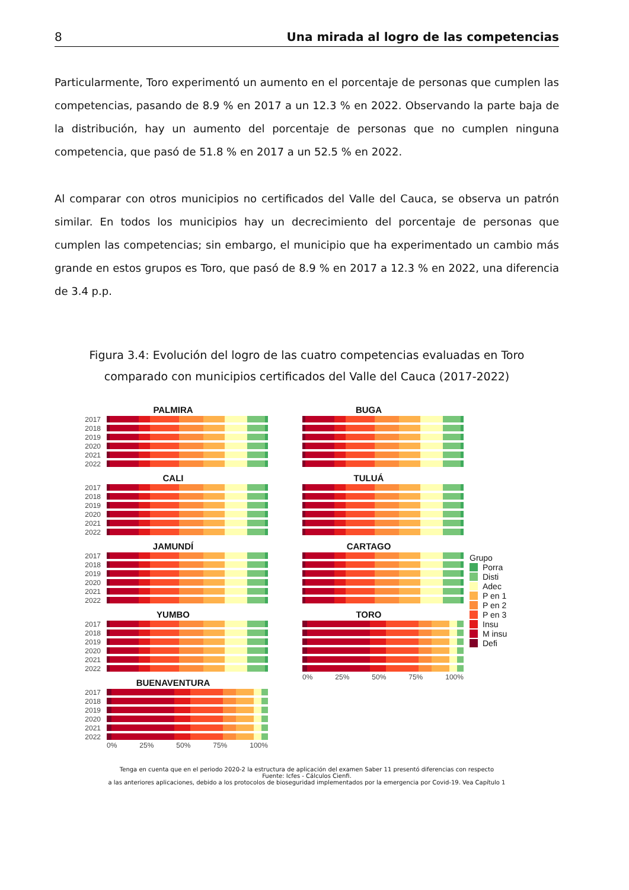8 Una mirada al logro de las competencias
Particularmente, Toro experimentó un aumento en el porcentaje de personas que cumplen las competencias, pasando de 8.9 % en 2017 a un 12.3 % en 2022. Observando la parte baja de la distribución, hay un aumento del porcentaje de personas que no cumplen ninguna competencia, que pasó de 51.8 % en 2017 a un 52.5 % en 2022.
Al comparar con otros municipios no certificados del Valle del Cauca, se observa un patrón similar. En todos los municipios hay un decrecimiento del porcentaje de personas que cumplen las competencias; sin embargo, el municipio que ha experimentado un cambio más grande en estos grupos es Toro, que pasó de 8.9 % en 2017 a 12.3 % en 2022, una diferencia de 3.4 p.p.
Figura 3.4: Evolución del logro de las cuatro competencias evaluadas en Toro comparado con municipios certificados del Valle del Cauca (2017-2022)
PALMIRA
2017
2018
2019
2020
2021
2022
CALI
2017
2018
2019
2020
2021
2022
JAMUNDÍ
2017
2018
2019
2020
2021
2022
YUMBO
2017
2018
2019
2020
2021
2022
BUENAVENTURA
2017
2018
2019
2020
2021
2022
0% 25% 50% 75% 100%
BUGA
TULUÁ
CARTAGO
TORO
0% 25% 50% 75% 100%
Grupo
Porra
Disti
Adec
P en 1
P en 2
P en 3
Insu
M insu
Defi
Tenga en cuenta que en el periodo 2020-2 la estructura de aplicación del examen Saber 11 presentó diferencias con respecto
Fuente: Icfes - Cálculos Cienfi.
a las anteriores aplicaciones, debido a los protocolos de bioseguridad implementados por la emergencia por Covid-19. Vea Capítulo 1